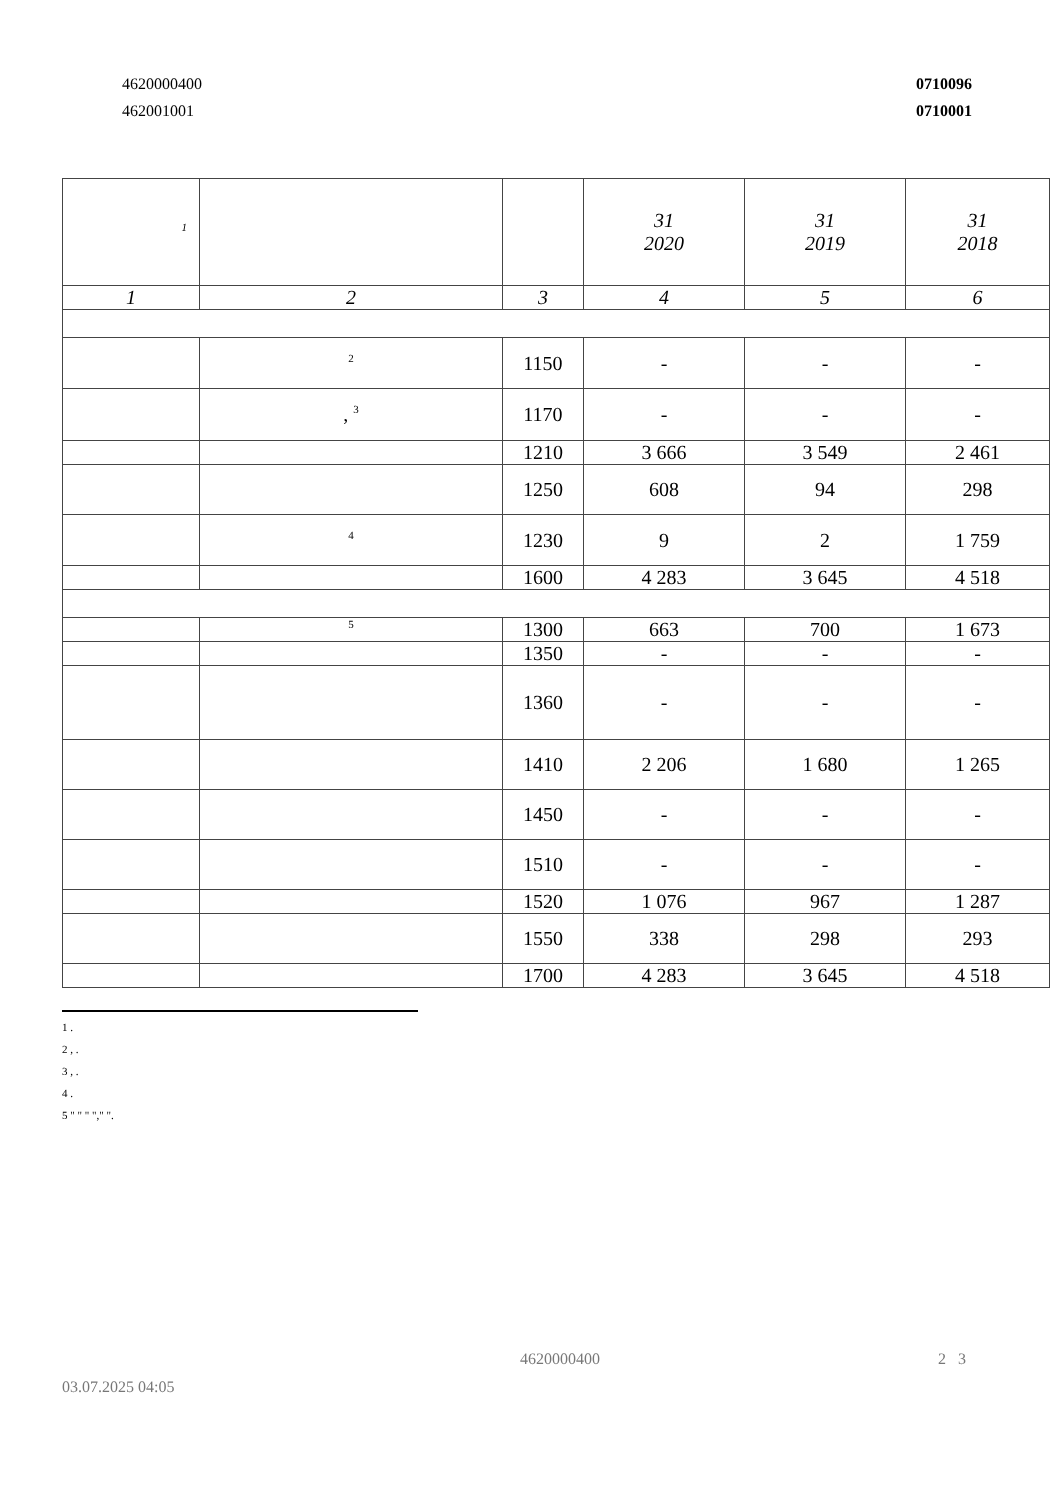4620000400 0710096
462001001 0710001
| <sup>1</sup> | | | 31 2020 | 31 2019 | 31 2018 |
| --- | --- | --- | --- | --- | --- |
| 1 | 2 | 3 | 4 | 5 | 6 |
| | <sup>2</sup> | 1150 | - | - | - |
| | , <sup>3</sup> | 1170 | - | - | - |
| | | 1210 | 3 666 | 3 549 | 2 461 |
| | | 1250 | 608 | 94 | 298 |
| | <sup>4</sup> | 1230 | 9 | 2 | 1 759 |
| | | 1600 | 4 283 | 3 645 | 4 518 |
| | <sup>5</sup> | 1300 | 663 | 700 | 1 673 |
| | | 1350 | - | - | - |
| | | 1360 | - | - | - |
| | | 1410 | 2 206 | 1 680 | 1 265 |
| | | 1450 | - | - | - |
| | | 1510 | - | - | - |
| | | 1520 | 1 076 | 967 | 1 287 |
| | | 1550 | 338 | 298 | 293 |
| | | 1700 | 4 283 | 3 645 | 4 518 |
1 .
2 , .
3 , .
4 .
5 " " " "," ".
4620000400 2 3
03.07.2025 04:05